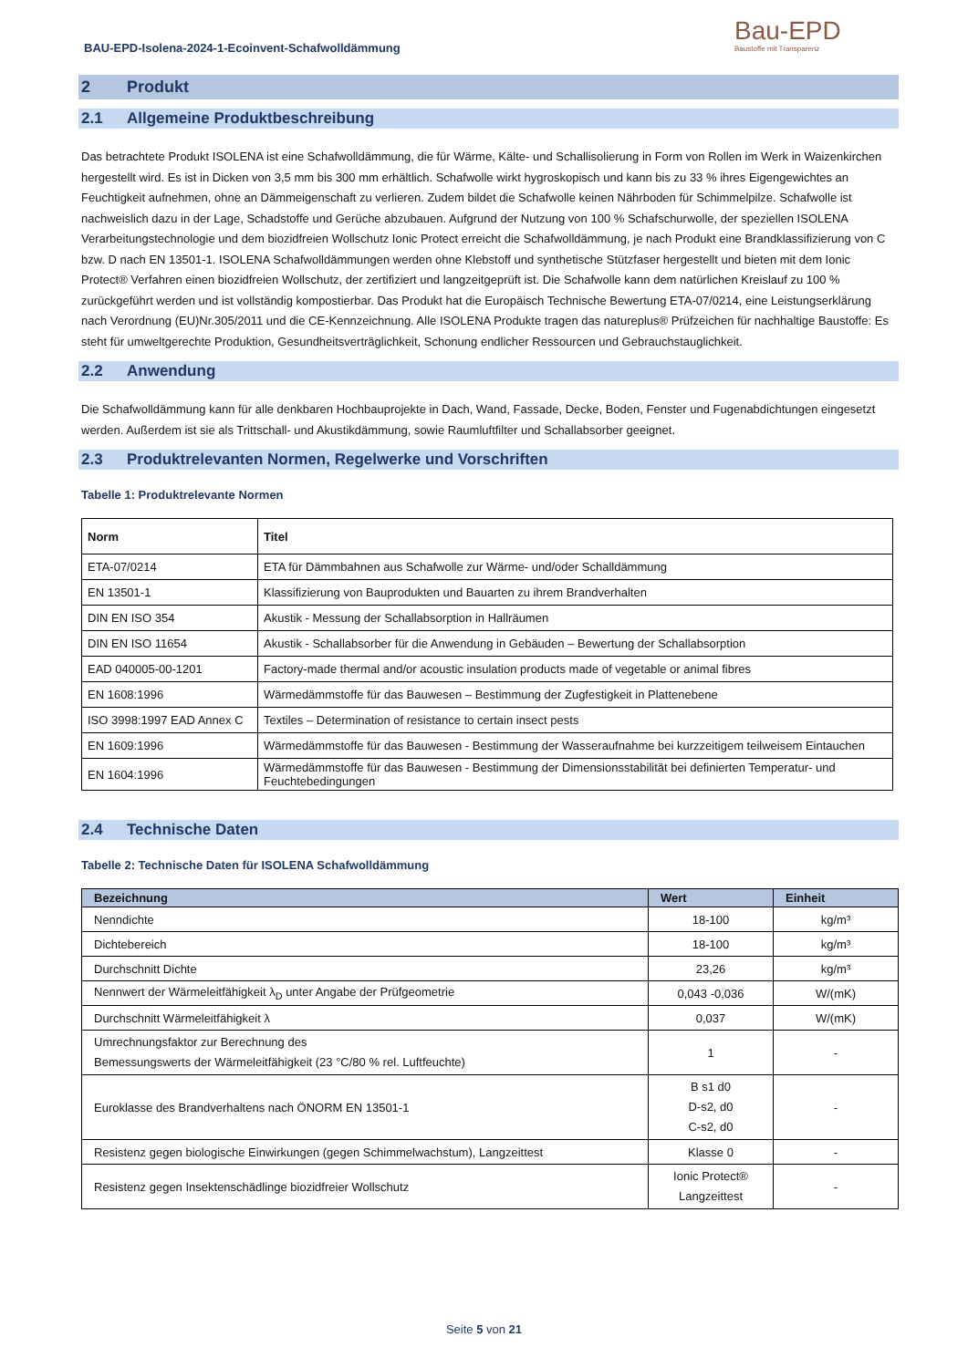BAU-EPD-Isolena-2024-1-Ecoinvent-Schafwolldämmung
Bau-EPD
Baustoffe mit Transparenz
2 Produkt
2.1 Allgemeine Produktbeschreibung
Das betrachtete Produkt ISOLENA ist eine Schafwolldämmung, die für Wärme, Kälte- und Schallisolierung in Form von Rollen im Werk in Waizenkirchen hergestellt wird. Es ist in Dicken von 3,5 mm bis 300 mm erhältlich. Schafwolle wirkt hygroskopisch und kann bis zu 33 % ihres Eigengewichtes an Feuchtigkeit aufnehmen, ohne an Dämmeigenschaft zu verlieren. Zudem bildet die Schafwolle keinen Nährboden für Schimmelpilze. Schafwolle ist nachweislich dazu in der Lage, Schadstoffe und Gerüche abzubauen. Aufgrund der Nutzung von 100 % Schafschurwolle, der speziellen ISOLENA Verarbeitungstechnologie und dem biozidfreien Wollschutz Ionic Protect erreicht die Schafwolldämmung, je nach Produkt eine Brandklassifizierung von C bzw. D nach EN 13501-1. ISOLENA Schafwolldämmungen werden ohne Klebstoff und synthetische Stützfaser hergestellt und bieten mit dem Ionic Protect® Verfahren einen biozidfreien Wollschutz, der zertifiziert und langzeitgeprüft ist. Die Schafwolle kann dem natürlichen Kreislauf zu 100 % zurückgeführt werden und ist vollständig kompostierbar. Das Produkt hat die Europäisch Technische Bewertung ETA-07/0214, eine Leistungserklärung nach Verordnung (EU)Nr.305/2011 und die CE-Kennzeichnung. Alle ISOLENA Produkte tragen das natureplus® Prüfzeichen für nachhaltige Baustoffe: Es steht für umweltgerechte Produktion, Gesundheitsverträglichkeit, Schonung endlicher Ressourcen und Gebrauchstauglichkeit.
2.2 Anwendung
Die Schafwolldämmung kann für alle denkbaren Hochbauprojekte in Dach, Wand, Fassade, Decke, Boden, Fenster und Fugenabdichtungen eingesetzt werden. Außerdem ist sie als Trittschall- und Akustikdämmung, sowie Raumluftfilter und Schallabsorber geeignet.
2.3 Produktrelevanten Normen, Regelwerke und Vorschriften
Tabelle 1: Produktrelevante Normen
| Norm | Titel |
| --- | --- |
| ETA-07/0214 | ETA für Dämmbahnen aus Schafwolle zur Wärme- und/oder Schalldämmung |
| EN 13501-1 | Klassifizierung von Bauprodukten und Bauarten zu ihrem Brandverhalten |
| DIN EN ISO 354 | Akustik - Messung der Schallabsorption in Hallräumen |
| DIN EN ISO 11654 | Akustik - Schallabsorber für die Anwendung in Gebäuden – Bewertung der Schallabsorption |
| EAD 040005-00-1201 | Factory-made thermal and/or acoustic insulation products made of vegetable or animal fibres |
| EN 1608:1996 | Wärmedämmstoffe für das Bauwesen – Bestimmung der Zugfestigkeit in Plattenebene |
| ISO 3998:1997 EAD Annex C | Textiles – Determination of resistance to certain insect pests |
| EN 1609:1996 | Wärmedämmstoffe für das Bauwesen - Bestimmung der Wasseraufnahme bei kurzzeitigem teilweisem Eintauchen |
| EN 1604:1996 | Wärmedämmstoffe für das Bauwesen - Bestimmung der Dimensionsstabilität bei definierten Temperatur- und Feuchtebedingungen |
2.4 Technische Daten
Tabelle 2: Technische Daten für ISOLENA Schafwolldämmung
| Bezeichnung | Wert | Einheit |
| --- | --- | --- |
| Nenndichte | 18-100 | kg/m³ |
| Dichtebereich | 18-100 | kg/m³ |
| Durchschnitt Dichte | 23,26 | kg/m³ |
| Nennwert der Wärmeleitfähigkeit λ<sub>D</sub> unter Angabe der Prüfgeometrie | 0,043 -0,036 | W/(mK) |
| Durchschnitt Wärmeleitfähigkeit λ | 0,037 | W/(mK) |
| Umrechnungsfaktor zur Berechnung des Bemessungswerts der Wärmeleitfähigkeit (23 °C/80 % rel. Luftfeuchte) | 1 | - |
| Euroklasse des Brandverhaltens nach ÖNORM EN 13501-1 | B s1 d0 D-s2, d0 C-s2, d0 | - |
| Resistenz gegen biologische Einwirkungen (gegen Schimmelwachstum), Langzeittest | Klasse 0 | - |
| Resistenz gegen Insektenschädlinge biozidfreier Wollschutz | Ionic Protect® Langzeittest | - |
Seite 5 von 21